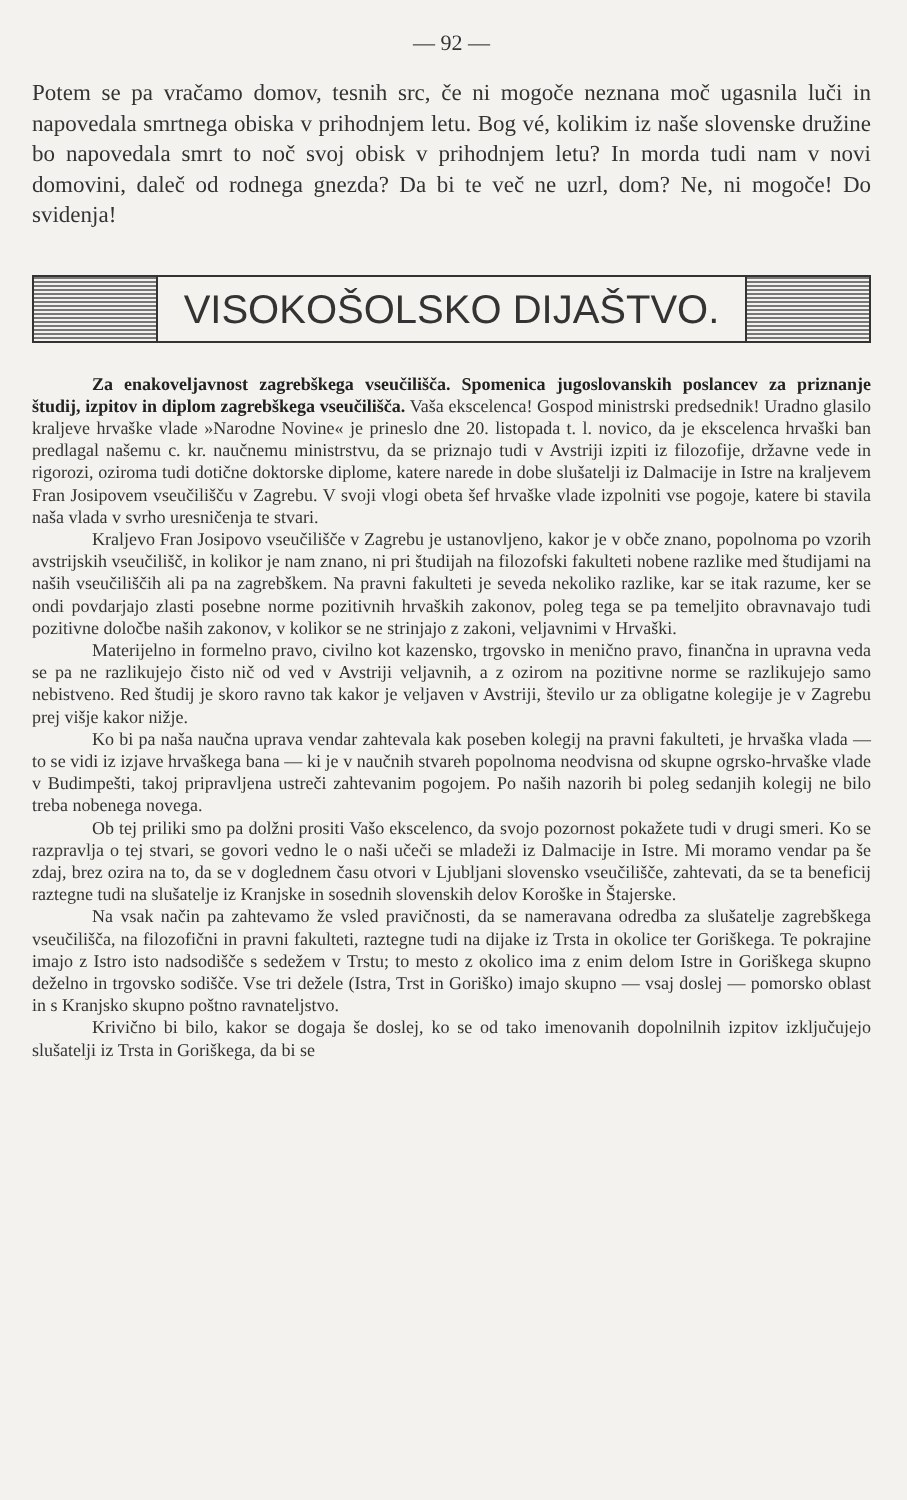— 92 —
Potem se pa vračamo domov, tesnih src, če ni mogoče neznana moč ugasnila luči in napovedala smrtnega obiska v prihodnjem letu. Bog vé, kolikim iz naše slovenske družine bo napovedala smrt to noč svoj obisk v prihodnjem letu? In morda tudi nam v novi domovini, daleč od rodnega gnezda? Da bi te več ne uzrl, dom? Ne, ni mogoče! Do svidenja!
VISOKOŠOLSKO DIJAŠTVO.
Za enakoveljavnost zagrebškega vseučilišča. Spomenica jugoslovanskih poslancev za priznanje študij, izpitov in diplom zagrebškega vseučilišča. Vaša ekscelenca! Gospod ministrski predsednik! Uradno glasilo kraljeve hrvaške vlade »Narodne Novine« je prineslo dne 20. listopada t. l. novico, da je ekscelenca hrvaški ban predlagal našemu c. kr. naučnemu ministrstvu, da se priznajo tudi v Avstriji izpiti iz filozofije, državne vede in rigorozi, oziroma tudi dotične doktorske diplome, katere narede in dobe slušatelji iz Dalmacije in Istre na kraljevem Fran Josipovem vseučilišču v Zagrebu. V svoji vlogi obeta šef hrvaške vlade izpolniti vse pogoje, katere bi stavila naša vlada v svrho uresničenja te stvari.
Kraljevo Fran Josipovo vseučilišče v Zagrebu je ustanovljeno, kakor je v obče znano, popolnoma po vzorih avstrijskih vseučilišč, in kolikor je nam znano, ni pri študijah na filozofski fakulteti nobene razlike med študijami na naših vseučiliščih ali pa na zagrebškem. Na pravni fakulteti je seveda nekoliko razlike, kar se itak razume, ker se ondi povdarjajo zlasti posebne norme pozitivnih hrvaških zakonov, poleg tega se pa temeljito obravnavajo tudi pozitivne določbe naših zakonov, v kolikor se ne strinjajo z zakoni, veljavnimi v Hrvaški.
Materijelno in formelno pravo, civilno kot kazensko, trgovsko in menično pravo, finančna in upravna veda se pa ne razlikujejo čisto nič od ved v Avstriji veljavnih, a z ozirom na pozitivne norme se razlikujejo samo nebistveno. Red študij je skoro ravno tak kakor je veljaven v Avstriji, število ur za obligatne kolegije je v Zagrebu prej višje kakor nižje.
Ko bi pa naša naučna uprava vendar zahtevala kak poseben kolegij na pravni fakulteti, je hrvaška vlada — to se vidi iz izjave hrvaškega bana — ki je v naučnih stvareh popolnoma neodvisna od skupne ogrsko-hrvaške vlade v Budimpešti, takoj pripravljena ustreči zahtevanim pogojem. Po naših nazorih bi poleg sedanjih kolegij ne bilo treba nobenega novega.
Ob tej priliki smo pa dolžni prositi Vašo ekscelenco, da svojo pozornost pokažete tudi v drugi smeri. Ko se razpravlja o tej stvari, se govori vedno le o naši učeči se mladeži iz Dalmacije in Istre. Mi moramo vendar pa še zdaj, brez ozira na to, da se v doglednem času otvori v Ljubljani slovensko vseučilišče, zahtevati, da se ta beneficij raztegne tudi na slušatelje iz Kranjske in sosednih slovenskih delov Koroške in Štajerske.
Na vsak način pa zahtevamo že vsled pravičnosti, da se nameravana odredba za slušatelje zagrebškega vseučilišča, na filozofični in pravni fakulteti, raztegne tudi na dijake iz Trsta in okolice ter Goriškega. Te pokrajine imajo z Istro isto nadsodišče s sedežem v Trstu; to mesto z okolico ima z enim delom Istre in Goriškega skupno deželno in trgovsko sodišče. Vse tri dežele (Istra, Trst in Goriško) imajo skupno — vsaj doslej — pomorsko oblast in s Kranjsko skupno poštno ravnateljstvo.
Krivično bi bilo, kakor se dogaja še doslej, ko se od tako imenovanih dopolnilnih izpitov izključujejo slušatelji iz Trsta in Goriškega, da bi se